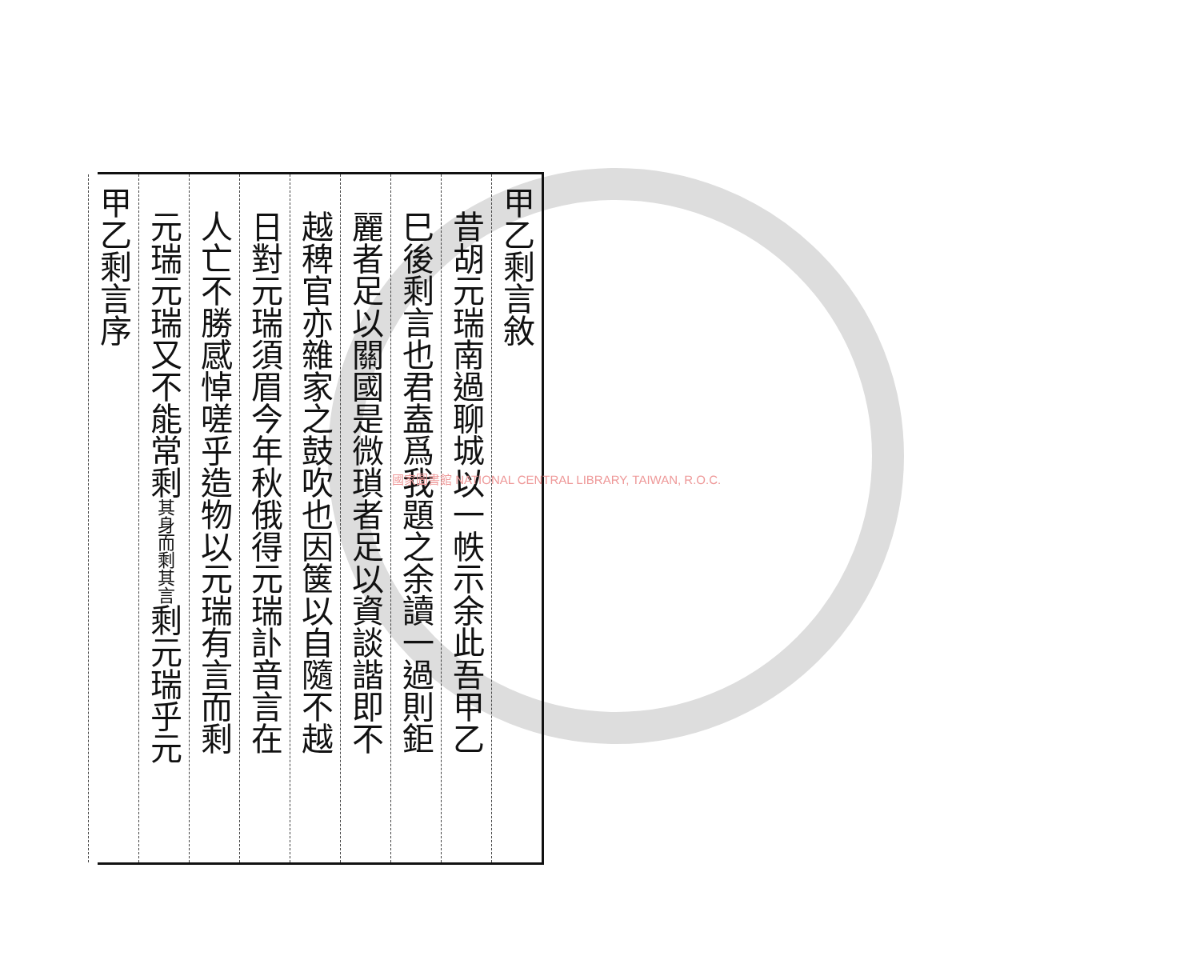甲乙剩言敘
昔胡元瑞南過聊城以一帙示余此吾甲乙
巳後剩言也君盍爲我題之余讀一過則鉅
麗者足以關國是微瑣者足以資談諧即不
越稗官亦雜家之鼓吹也因箧以自隨不越
日對元瑞須眉今年秋俄得元瑞訃音言在
人亡不勝感悼嗟乎造物以元瑞有言而剩
元瑞元瑞又不能常剩其身而剩其言剩元瑞乎元
甲乙剩言序
國家圖書館 NATIONAL CENTRAL LIBRARY, TAIWAN, R.O.C.